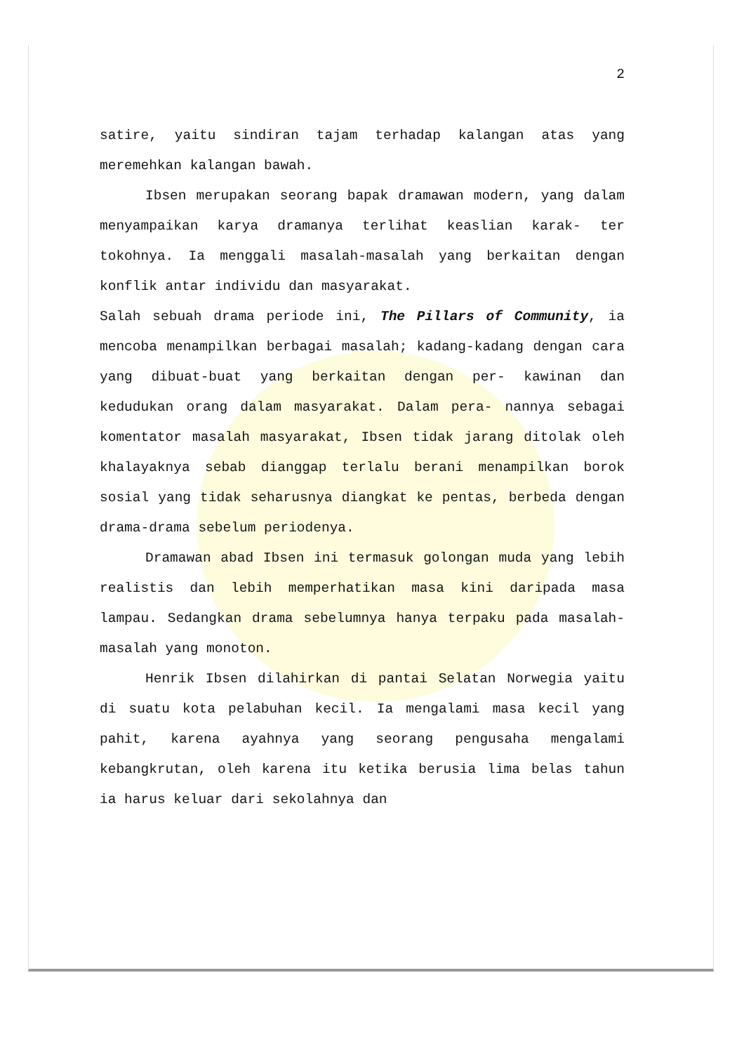2
satire, yaitu sindiran tajam terhadap kalangan atas yang meremehkan kalangan bawah.
Ibsen merupakan seorang bapak dramawan modern, yang dalam menyampaikan karya dramanya terlihat keaslian karak- ter tokohnya. Ia menggali masalah-masalah yang berkaitan dengan konflik antar individu dan masyarakat.
Salah sebuah drama periode ini, The Pillars of Community, ia mencoba menampilkan berbagai masalah; kadang-kadang dengan cara yang dibuat-buat yang berkaitan dengan per- kawinan dan kedudukan orang dalam masyarakat. Dalam pera- nannya sebagai komentator masalah masyarakat, Ibsen tidak jarang ditolak oleh khalayaknya sebab dianggap terlalu berani menampilkan borok sosial yang tidak seharusnya diangkat ke pentas, berbeda dengan drama-drama sebelum periodenya.
Dramawan abad Ibsen ini termasuk golongan muda yang lebih realistis dan lebih memperhatikan masa kini daripada masa lampau. Sedangkan drama sebelumnya hanya terpaku pada masalah-masalah yang monoton.
Henrik Ibsen dilahirkan di pantai Selatan Norwegia yaitu di suatu kota pelabuhan kecil. Ia mengalami masa kecil yang pahit, karena ayahnya yang seorang pengusaha mengalami kebangkrutan, oleh karena itu ketika berusia lima belas tahun ia harus keluar dari sekolahnya dan